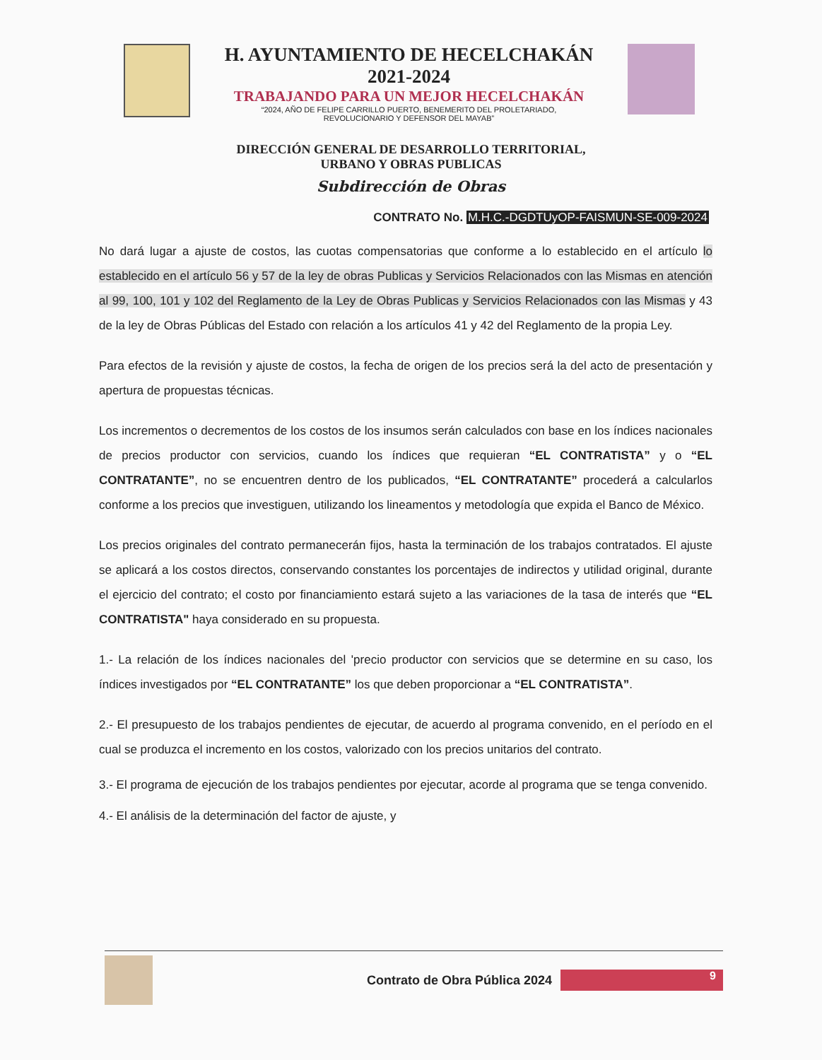H. AYUNTAMIENTO DE HECELCHAKÁN
2021-2024
TRABAJANDO PARA UN MEJOR HECELCHAKÁN
“2024, AÑO DE FELIPE CARRILLO PUERTO, BENEMERITO DEL PROLETARIADO,
REVOLUCIONARIO Y DEFENSOR DEL MAYAB”
DIRECCIÓN GENERAL DE DESARROLLO TERRITORIAL,
URBANO Y OBRAS PUBLICAS
Subdirección de Obras
CONTRATO No. M.H.C.-DGDTUyOP-FAISMUN-SE-009-2024
No dará lugar a ajuste de costos, las cuotas compensatorias que conforme a lo establecido en el artículo lo establecido en el artículo 56 y 57 de la ley de obras Publicas y Servicios Relacionados con las Mismas en atención al 99, 100, 101 y 102 del Reglamento de la Ley de Obras Publicas y Servicios Relacionados con las Mismas y 43 de la ley de Obras Públicas del Estado con relación a los artículos 41 y 42 del Reglamento de la propia Ley.
Para efectos de la revisión y ajuste de costos, la fecha de origen de los precios será la del acto de presentación y apertura de propuestas técnicas.
Los incrementos o decrementos de los costos de los insumos serán calculados con base en los índices nacionales de precios productor con servicios, cuando los índices que requieran “EL CONTRATISTA” y o “EL CONTRATANTE”, no se encuentren dentro de los publicados, “EL CONTRATANTE” procederá a calcularlos conforme a los precios que investiguen, utilizando los lineamentos y metodología que expida el Banco de México.
Los precios originales del contrato permanecerán fijos, hasta la terminación de los trabajos contratados. El ajuste se aplicará a los costos directos, conservando constantes los porcentajes de indirectos y utilidad original, durante el ejercicio del contrato; el costo por financiamiento estará sujeto a las variaciones de la tasa de interés que “EL CONTRATISTA" haya considerado en su propuesta.
1.- La relación de los índices nacionales del 'precio productor con servicios que se determine en su caso, los índices investigados por “EL CONTRATANTE” los que deben proporcionar a “EL CONTRATISTA”.
2.- El presupuesto de los trabajos pendientes de ejecutar, de acuerdo al programa convenido, en el período en el cual se produzca el incremento en los costos, valorizado con los precios unitarios del contrato.
3.- El programa de ejecución de los trabajos pendientes por ejecutar, acorde al programa que se tenga convenido.
4.- El análisis de la determinación del factor de ajuste, y
Contrato de Obra Pública 2024
9